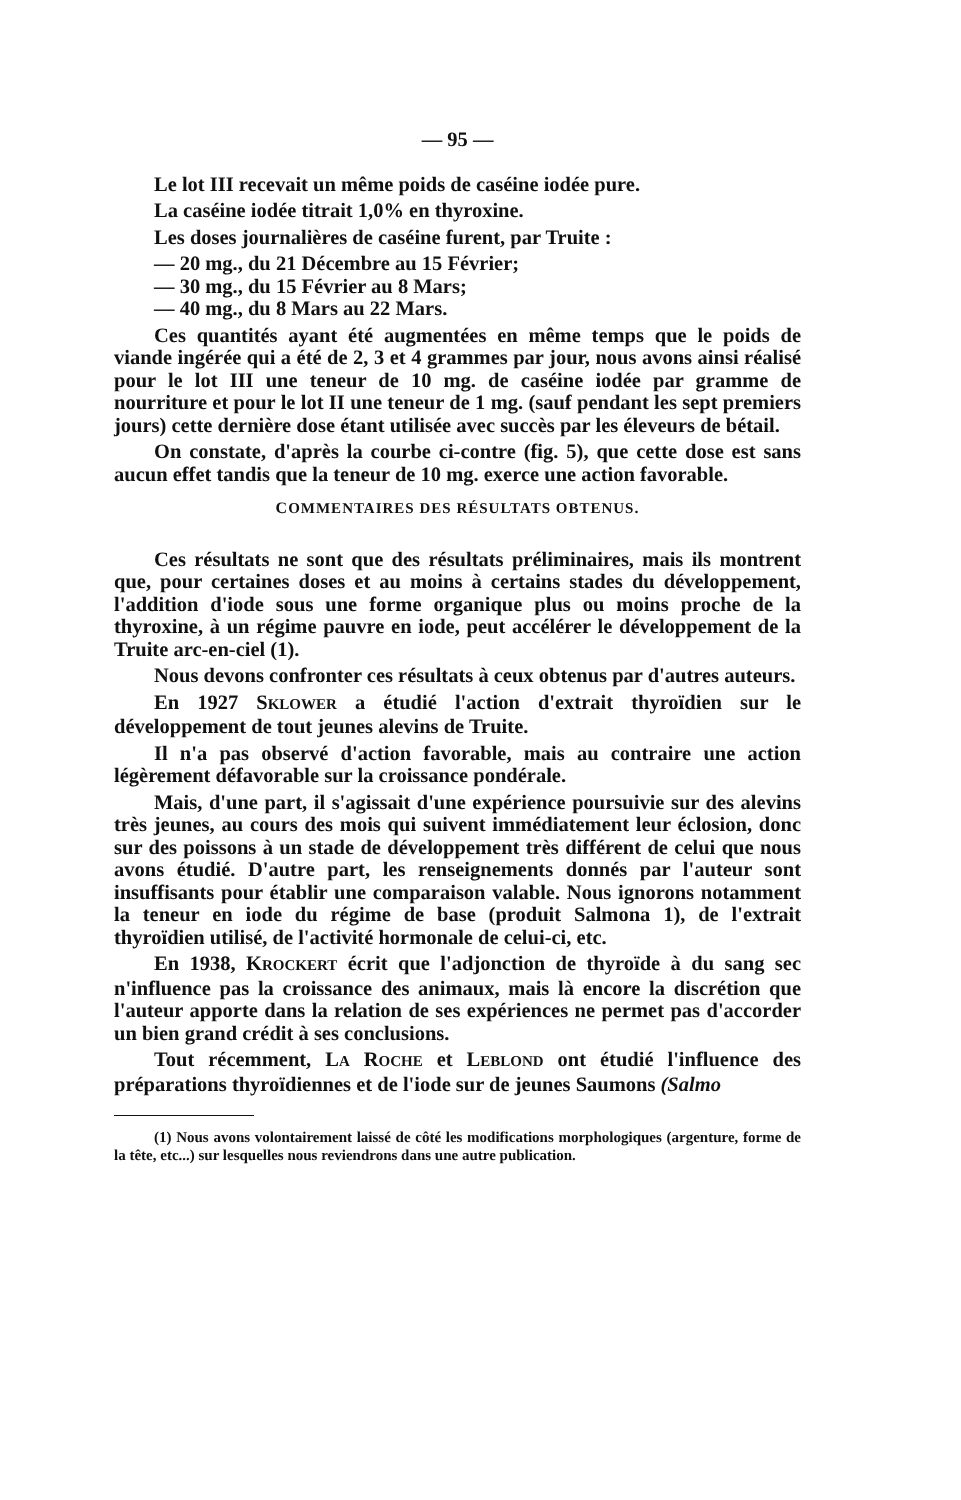— 95 —
Le lot III recevait un même poids de caséine iodée pure.
La caséine iodée titrait 1,0% en thyroxine.
Les doses journalières de caséine furent, par Truite :
— 20 mg., du 21 Décembre au 15 Février;
— 30 mg., du 15 Février au 8 Mars;
— 40 mg., du 8 Mars au 22 Mars.
Ces quantités ayant été augmentées en même temps que le poids de viande ingérée qui a été de 2, 3 et 4 grammes par jour, nous avons ainsi réalisé pour le lot III une teneur de 10 mg. de caséine iodée par gramme de nourriture et pour le lot II une teneur de 1 mg. (sauf pendant les sept premiers jours) cette dernière dose étant utilisée avec succès par les éleveurs de bétail.
On constate, d'après la courbe ci-contre (fig. 5), que cette dose est sans aucun effet tandis que la teneur de 10 mg. exerce une action favorable.
COMMENTAIRES DES RÉSULTATS OBTENUS.
Ces résultats ne sont que des résultats préliminaires, mais ils montrent que, pour certaines doses et au moins à certains stades du développement, l'addition d'iode sous une forme organique plus ou moins proche de la thyroxine, à un régime pauvre en iode, peut accélérer le développement de la Truite arc-en-ciel (1).
Nous devons confronter ces résultats à ceux obtenus par d'autres auteurs.
En 1927 SKLOWER a étudié l'action d'extrait thyroïdien sur le développement de tout jeunes alevins de Truite.
Il n'a pas observé d'action favorable, mais au contraire une action légèrement défavorable sur la croissance pondérale.
Mais, d'une part, il s'agissait d'une expérience poursuivie sur des alevins très jeunes, au cours des mois qui suivent immédiatement leur éclosion, donc sur des poissons à un stade de développement très différent de celui que nous avons étudié. D'autre part, les renseignements donnés par l'auteur sont insuffisants pour établir une comparaison valable. Nous ignorons notamment la teneur en iode du régime de base (produit Salmona 1), de l'extrait thyroïdien utilisé, de l'activité hormonale de celui-ci, etc.
En 1938, KROCKERT écrit que l'adjonction de thyroïde à du sang sec n'influence pas la croissance des animaux, mais là encore la discrétion que l'auteur apporte dans la relation de ses expériences ne permet pas d'accorder un bien grand crédit à ses conclusions.
Tout récemment, LA ROCHE et LEBLOND ont étudié l'influence des préparations thyroïdiennes et de l'iode sur de jeunes Saumons (Salmo
(1) Nous avons volontairement laissé de côté les modifications morphologiques (argenture, forme de la tête, etc...) sur lesquelles nous reviendrons dans une autre publication.